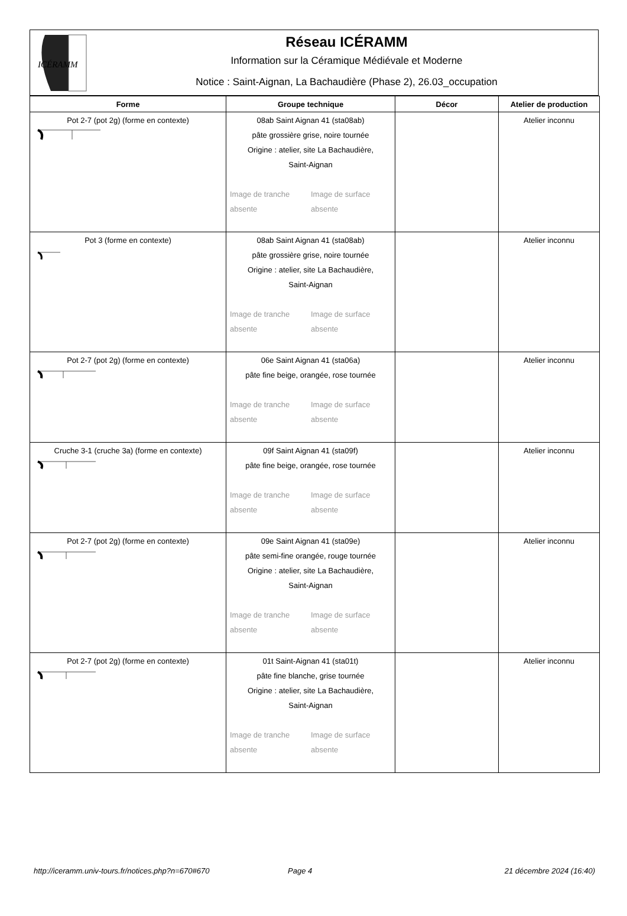ICÉRAMM
Réseau ICÉRAMM
Information sur la Céramique Médiévale et Moderne
Notice : Saint-Aignan, La Bachaudière (Phase 2), 26.03_occupation
| Forme | Groupe technique | Décor | Atelier de production |
| --- | --- | --- | --- |
| Pot 2-7 (pot 2g) (forme en contexte) | 08ab Saint Aignan 41 (sta08ab) pâte grossière grise, noire tournée Origine : atelier, site La Bachaudière, Saint-Aignan Image de tranche absente Image de surface absente | | Atelier inconnu |
| Pot 3 (forme en contexte) | 08ab Saint Aignan 41 (sta08ab) pâte grossière grise, noire tournée Origine : atelier, site La Bachaudière, Saint-Aignan Image de tranche absente Image de surface absente | | Atelier inconnu |
| Pot 2-7 (pot 2g) (forme en contexte) | 06e Saint Aignan 41 (sta06a) pâte fine beige, orangée, rose tournée Image de tranche absente Image de surface absente | | Atelier inconnu |
| Cruche 3-1 (cruche 3a) (forme en contexte) | 09f Saint Aignan 41 (sta09f) pâte fine beige, orangée, rose tournée Image de tranche absente Image de surface absente | | Atelier inconnu |
| Pot 2-7 (pot 2g) (forme en contexte) | 09e Saint Aignan 41 (sta09e) pâte semi-fine orangée, rouge tournée Origine : atelier, site La Bachaudière, Saint-Aignan Image de tranche absente Image de surface absente | | Atelier inconnu |
| Pot 2-7 (pot 2g) (forme en contexte) | 01t Saint-Aignan 41 (sta01t) pâte fine blanche, grise tournée Origine : atelier, site La Bachaudière, Saint-Aignan Image de tranche absente Image de surface absente | | Atelier inconnu |
http://iceramm.univ-tours.fr/notices.php?n=670#670 Page 4 21 décembre 2024 (16:40)